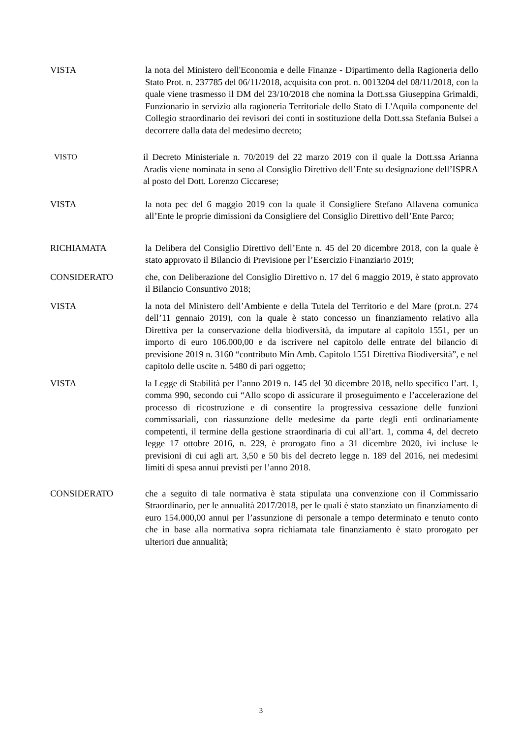VISTA la nota del Ministero dell'Economia e delle Finanze - Dipartimento della Ragioneria dello Stato Prot. n. 237785 del 06/11/2018, acquisita con prot. n. 0013204 del 08/11/2018, con la quale viene trasmesso il DM del 23/10/2018 che nomina la Dott.ssa Giuseppina Grimaldi, Funzionario in servizio alla ragioneria Territoriale dello Stato di L'Aquila componente del Collegio straordinario dei revisori dei conti in sostituzione della Dott.ssa Stefania Bulsei a decorrere dalla data del medesimo decreto;
VISTO
il Decreto Ministeriale n. 70/2019 del 22 marzo 2019 con il quale la Dott.ssa Arianna Aradis viene nominata in seno al Consiglio Direttivo dell’Ente su designazione dell’ISPRA al posto del Dott. Lorenzo Ciccarese;
VISTA la nota pec del 6 maggio 2019 con la quale il Consigliere Stefano Allavena comunica all’Ente le proprie dimissioni da Consigliere del Consiglio Direttivo dell’Ente Parco;
RICHIAMATA la Delibera del Consiglio Direttivo dell’Ente n. 45 del 20 dicembre 2018, con la quale è stato approvato il Bilancio di Previsione per l’Esercizio Finanziario 2019;
CONSIDERATO che, con Deliberazione del Consiglio Direttivo n. 17 del 6 maggio 2019, è stato approvato il Bilancio Consuntivo 2018;
VISTA la nota del Ministero dell’Ambiente e della Tutela del Territorio e del Mare (prot.n. 274 dell’11 gennaio 2019), con la quale è stato concesso un finanziamento relativo alla Direttiva per la conservazione della biodiversità, da imputare al capitolo 1551, per un importo di euro 106.000,00 e da iscrivere nel capitolo delle entrate del bilancio di previsione 2019 n. 3160 “contributo Min Amb. Capitolo 1551 Direttiva Biodiversità”, e nel capitolo delle uscite n. 5480 di pari oggetto;
VISTA la Legge di Stabilità per l’anno 2019 n. 145 del 30 dicembre 2018, nello specifico l’art. 1, comma 990, secondo cui “Allo scopo di assicurare il proseguimento e l’accelerazione del processo di ricostruzione e di consentire la progressiva cessazione delle funzioni commissariali, con riassunzione delle medesime da parte degli enti ordinariamente competenti, il termine della gestione straordinaria di cui all’art. 1, comma 4, del decreto legge 17 ottobre 2016, n. 229, è prorogato fino a 31 dicembre 2020, ivi incluse le previsioni di cui agli art. 3,50 e 50 bis del decreto legge n. 189 del 2016, nei medesimi limiti di spesa annui previsti per l’anno 2018.
CONSIDERATO che a seguito di tale normativa è stata stipulata una convenzione con il Commissario Straordinario, per le annualità 2017/2018, per le quali è stato stanziato un finanziamento di euro 154.000,00 annui per l’assunzione di personale a tempo determinato e tenuto conto che in base alla normativa sopra richiamata tale finanziamento è stato prorogato per ulteriori due annualità;
3